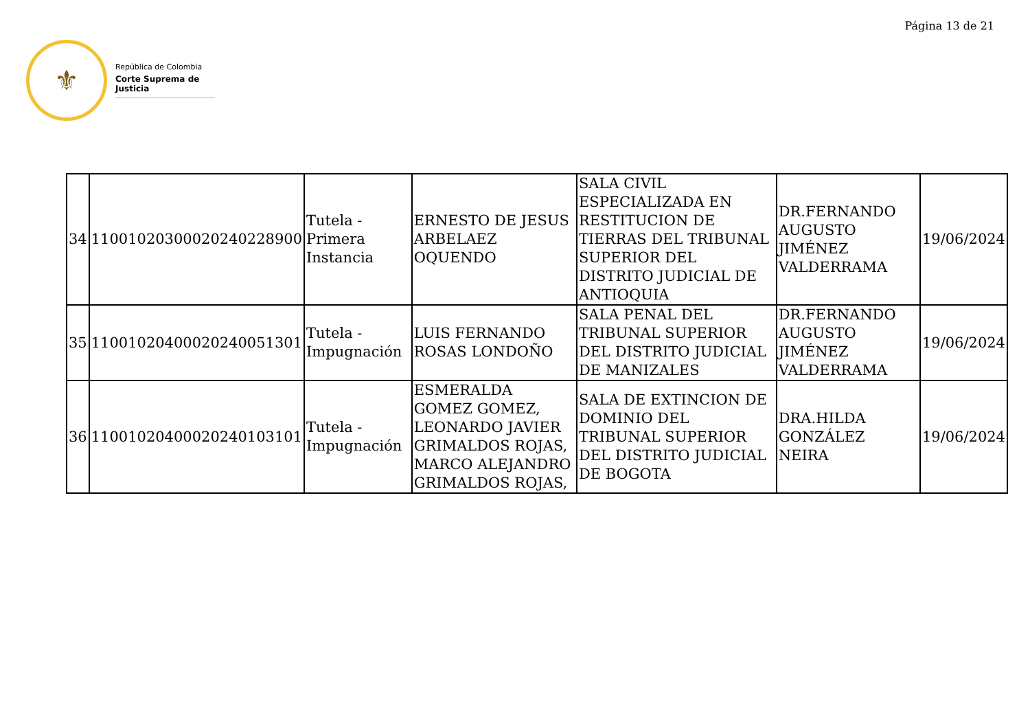Página 13 de 21
⚜
República de Colombia
Corte Suprema de Justicia
| 34 | 11001020300020240228900 | Tutela - Primera Instancia | ERNESTO DE JESUS ARBELAEZ OQUENDO | SALA CIVIL ESPECIALIZADA EN RESTITUCION DE TIERRAS DEL TRIBUNAL SUPERIOR DEL DISTRITO JUDICIAL DE ANTIOQUIA | DR.FERNANDO AUGUSTO JIMÉNEZ VALDERRAMA | 19/06/2024 |
| 35 | 11001020400020240051301 | Tutela - Impugnación | LUIS FERNANDO ROSAS LONDOÑO | SALA PENAL DEL TRIBUNAL SUPERIOR DEL DISTRITO JUDICIAL DE MANIZALES | DR.FERNANDO AUGUSTO JIMÉNEZ VALDERRAMA | 19/06/2024 |
| 36 | 11001020400020240103101 | Tutela - Impugnación | ESMERALDA GOMEZ GOMEZ, LEONARDO JAVIER GRIMALDOS ROJAS, MARCO ALEJANDRO GRIMALDOS ROJAS, | SALA DE EXTINCION DE DOMINIO DEL TRIBUNAL SUPERIOR DEL DISTRITO JUDICIAL DE BOGOTA | DRA.HILDA GONZÁLEZ NEIRA | 19/06/2024 |